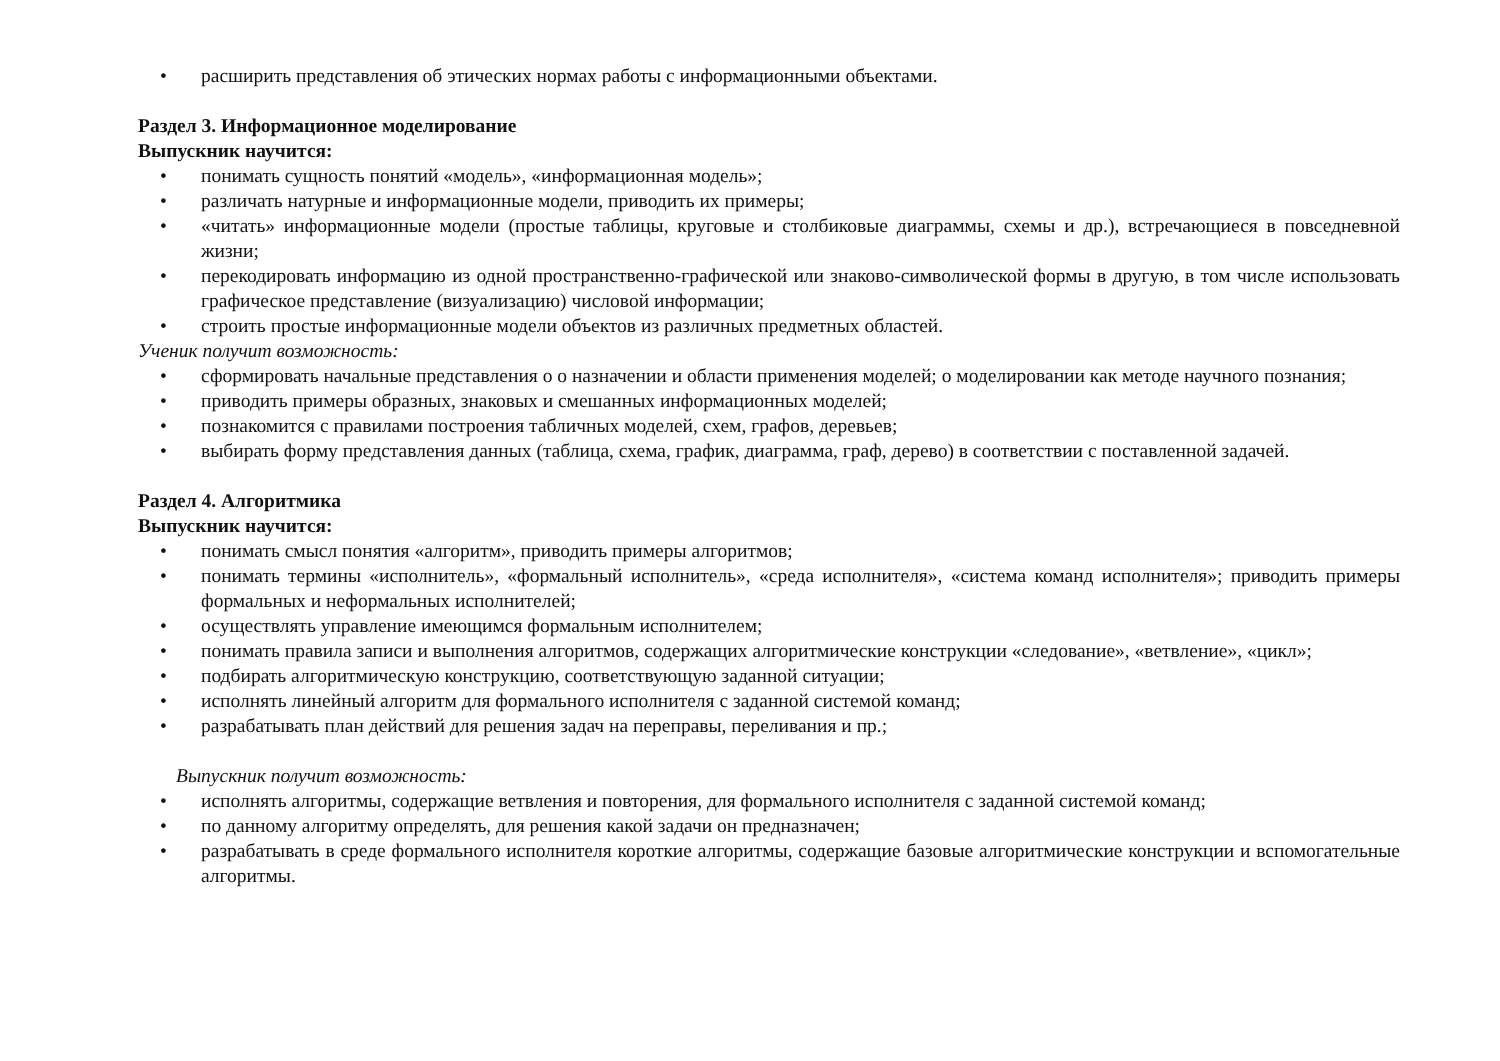• расширить представления об этических нормах работы с информационными объектами.
Раздел 3. Информационное моделирование
Выпускник научится:
• понимать сущность понятий «модель», «информационная модель»;
• различать натурные и информационные модели, приводить их примеры;
• «читать» информационные модели (простые таблицы, круговые и столбиковые диаграммы, схемы и др.), встречающиеся в повседневной жизни;
• перекодировать информацию из одной пространственно-графической или знаково-символической формы в другую, в том числе использовать графическое представление (визуализацию) числовой информации;
• строить простые информационные модели объектов из различных предметных областей.
Ученик получит возможность:
• сформировать начальные представления о о назначении и области применения моделей; о моделировании как методе научного познания;
• приводить примеры образных, знаковых и смешанных информационных моделей;
• познакомится с правилами построения табличных моделей, схем, графов, деревьев;
• выбирать форму представления данных (таблица, схема, график, диаграмма, граф, дерево) в соответствии с поставленной задачей.
Раздел 4. Алгоритмика
Выпускник научится:
• понимать смысл понятия «алгоритм», приводить примеры алгоритмов;
• понимать термины «исполнитель», «формальный исполнитель», «среда исполнителя», «система команд исполнителя»; приводить примеры формальных и неформальных исполнителей;
• осуществлять управление имеющимся формальным исполнителем;
• понимать правила записи и выполнения алгоритмов, содержащих алгоритмические конструкции «следование», «ветвление», «цикл»;
• подбирать алгоритмическую конструкцию, соответствующую заданной ситуации;
• исполнять линейный алгоритм для формального исполнителя с заданной системой команд;
• разрабатывать план действий для решения задач на переправы, переливания и пр.;
Выпускник получит возможность:
• исполнять алгоритмы, содержащие ветвления и повторения, для формального исполнителя с заданной системой команд;
• по данному алгоритму определять, для решения какой задачи он предназначен;
• разрабатывать в среде формального исполнителя короткие алгоритмы, содержащие базовые алгоритмические конструкции и вспомогательные алгоритмы.